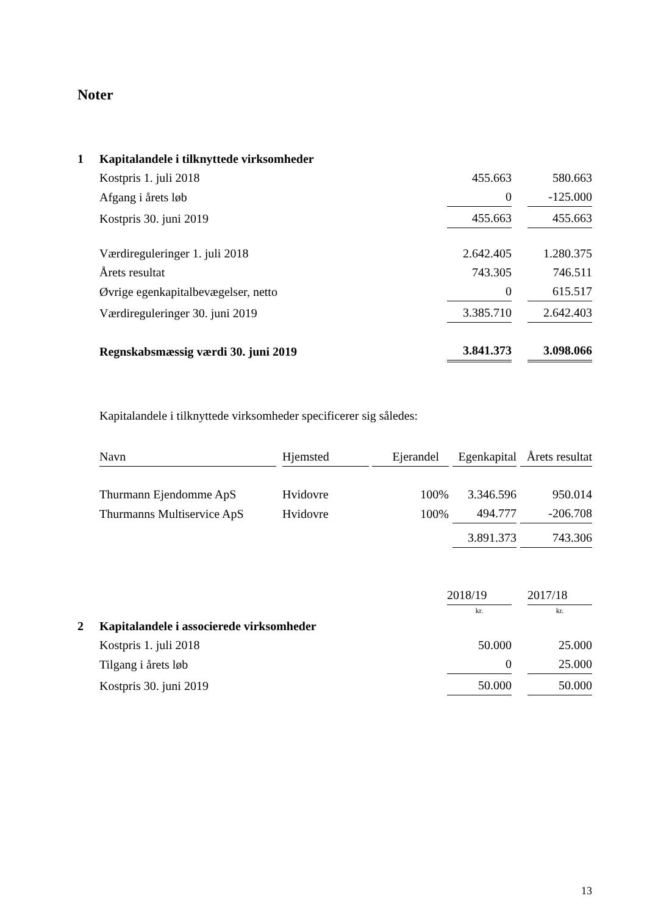Noter
| 1 | Kapitalandele i tilknyttede virksomheder | | | |
| | Kostpris 1. juli 2018 | 455.663 | | 580.663 |
| | Afgang i årets løb | 0 | | -125.000 |
| | Kostpris 30. juni 2019 | 455.663 | | 455.663 |
| | Værdireguleringer 1. juli 2018 | 2.642.405 | | 1.280.375 |
| | Årets resultat | 743.305 | | 746.511 |
| | Øvrige egenkapitalbevægelser, netto | 0 | | 615.517 |
| | Værdireguleringer 30. juni 2019 | 3.385.710 | | 2.642.403 |
| | Regnskabsmæssig værdi 30. juni 2019 | 3.841.373 | | 3.098.066 |
Kapitalandele i tilknyttede virksomheder specificerer sig således:
| Navn | | Hjemsted | | Ejerandel | | Egenkapital | | Årets resultat |
| Thurmann Ejendomme ApS | | Hvidovre | | 100% | | 3.346.596 | | 950.014 |
| Thurmanns Multiservice ApS | | Hvidovre | | 100% | | 494.777 | | -206.708 |
| | | | | | | 3.891.373 | | 743.306 |
| | | 2018/19 | | 2017/18 |
| | | kr. | | kr. |
| 2 | Kapitalandele i associerede virksomheder | | | |
| | Kostpris 1. juli 2018 | 50.000 | | 25.000 |
| | Tilgang i årets løb | 0 | | 25.000 |
| | Kostpris 30. juni 2019 | 50.000 | | 50.000 |
13